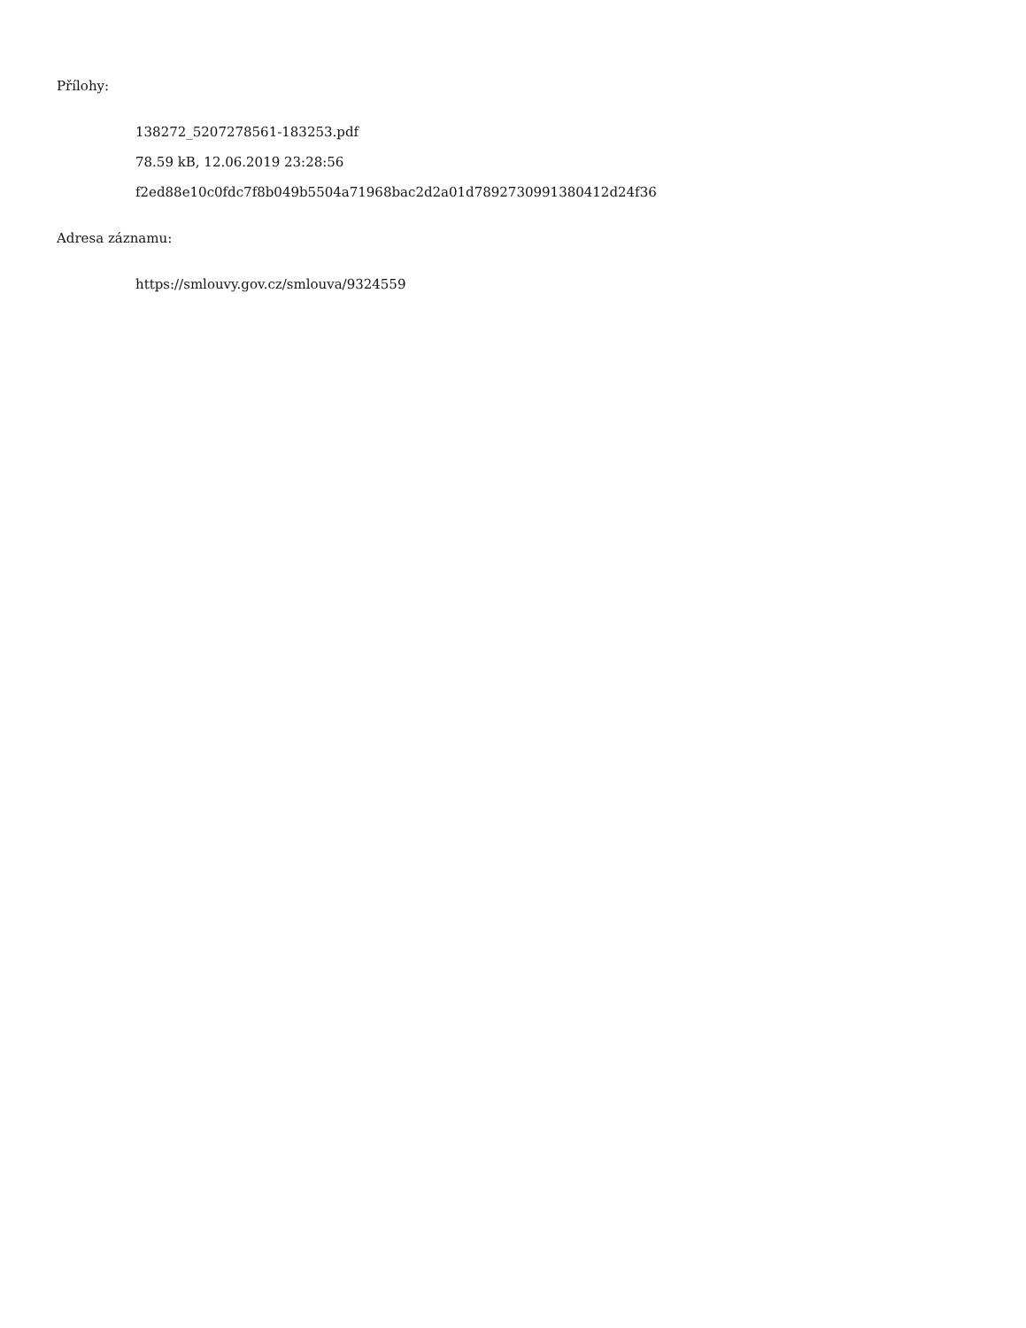Přílohy:
138272_5207278561-183253.pdf
78.59 kB, 12.06.2019 23:28:56
f2ed88e10c0fdc7f8b049b5504a71968bac2d2a01d7892730991380412d24f36
Adresa záznamu:
https://smlouvy.gov.cz/smlouva/9324559